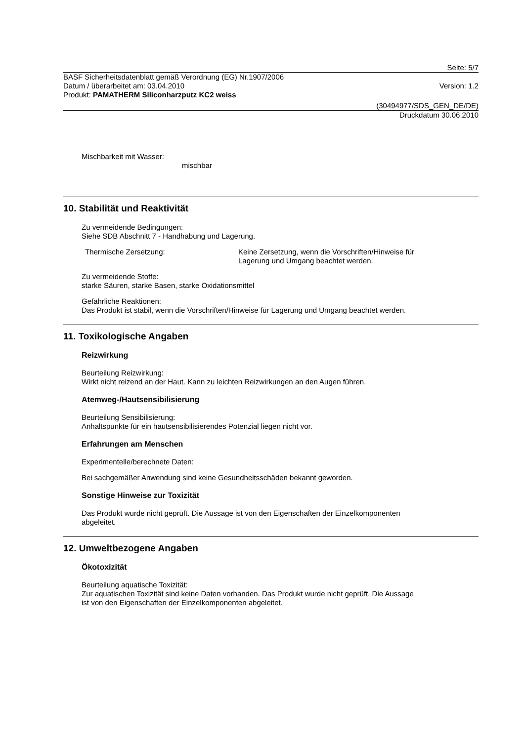Seite: 5/7
BASF Sicherheitsdatenblatt gemäß Verordnung (EG) Nr.1907/2006
Datum / überarbeitet am: 03.04.2010
Version: 1.2
Produkt: PAMATHERM Siliconharzputz KC2 weiss
(30494977/SDS_GEN_DE/DE)
Druckdatum 30.06.2010
Mischbarkeit mit Wasser:
mischbar
10. Stabilität und Reaktivität
Zu vermeidende Bedingungen:
Siehe SDB Abschnitt 7 - Handhabung und Lagerung.
Thermische Zersetzung: Keine Zersetzung, wenn die Vorschriften/Hinweise für
Lagerung und Umgang beachtet werden.
Zu vermeidende Stoffe:
starke Säuren, starke Basen, starke Oxidationsmittel
Gefährliche Reaktionen:
Das Produkt ist stabil, wenn die Vorschriften/Hinweise für Lagerung und Umgang beachtet werden.
11. Toxikologische Angaben
Reizwirkung
Beurteilung Reizwirkung:
Wirkt nicht reizend an der Haut. Kann zu leichten Reizwirkungen an den Augen führen.
Atemweg-/Hautsensibilisierung
Beurteilung Sensibilisierung:
Anhaltspunkte für ein hautsensibilisierendes Potenzial liegen nicht vor.
Erfahrungen am Menschen
Experimentelle/berechnete Daten:
Bei sachgemäßer Anwendung sind keine Gesundheitsschäden bekannt geworden.
Sonstige Hinweise zur Toxizität
Das Produkt wurde nicht geprüft. Die Aussage ist von den Eigenschaften der Einzelkomponenten
abgeleitet.
12. Umweltbezogene Angaben
Ökotoxizität
Beurteilung aquatische Toxizität:
Zur aquatischen Toxizität sind keine Daten vorhanden. Das Produkt wurde nicht geprüft. Die Aussage
ist von den Eigenschaften der Einzelkomponenten abgeleitet.